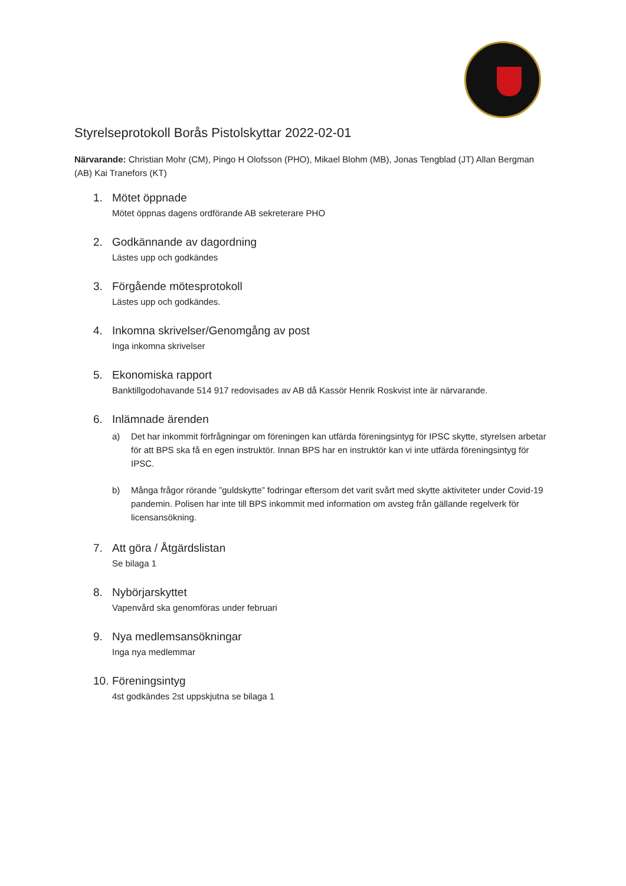Styrelseprotokoll Borås Pistolskyttar 2022-02-01
Närvarande: Christian Mohr (CM), Pingo H Olofsson (PHO), Mikael Blohm (MB), Jonas Tengblad (JT) Allan Bergman (AB) Kai Tranefors (KT)
1. Mötet öppnade
Mötet öppnas dagens ordförande AB sekreterare PHO
2. Godkännande av dagordning
Lästes upp och godkändes
3. Förgående mötesprotokoll
Lästes upp och godkändes.
4. Inkomna skrivelser/Genomgång av post
Inga inkomna skrivelser
5. Ekonomiska rapport
Banktillgodohavande 514 917 redovisades av AB då Kassör Henrik Roskvist inte är närvarande.
6. Inlämnade ärenden
a) Det har inkommit förfrågningar om föreningen kan utfärda föreningsintyg för IPSC skytte, styrelsen arbetar för att BPS ska få en egen instruktör. Innan BPS har en instruktör kan vi inte utfärda föreningsintyg för IPSC.
b) Många frågor rörande ”guldskytte” fodringar eftersom det varit svårt med skytte aktiviteter under Covid-19 pandemin. Polisen har inte till BPS inkommit med information om avsteg från gällande regelverk för licensansökning.
7. Att göra / Åtgärdslistan
Se bilaga 1
8. Nybörjarskyttet
Vapenvård ska genomföras under februari
9. Nya medlemsansökningar
Inga nya medlemmar
10. Föreningsintyg
4st godkändes 2st uppskjutna se bilaga 1